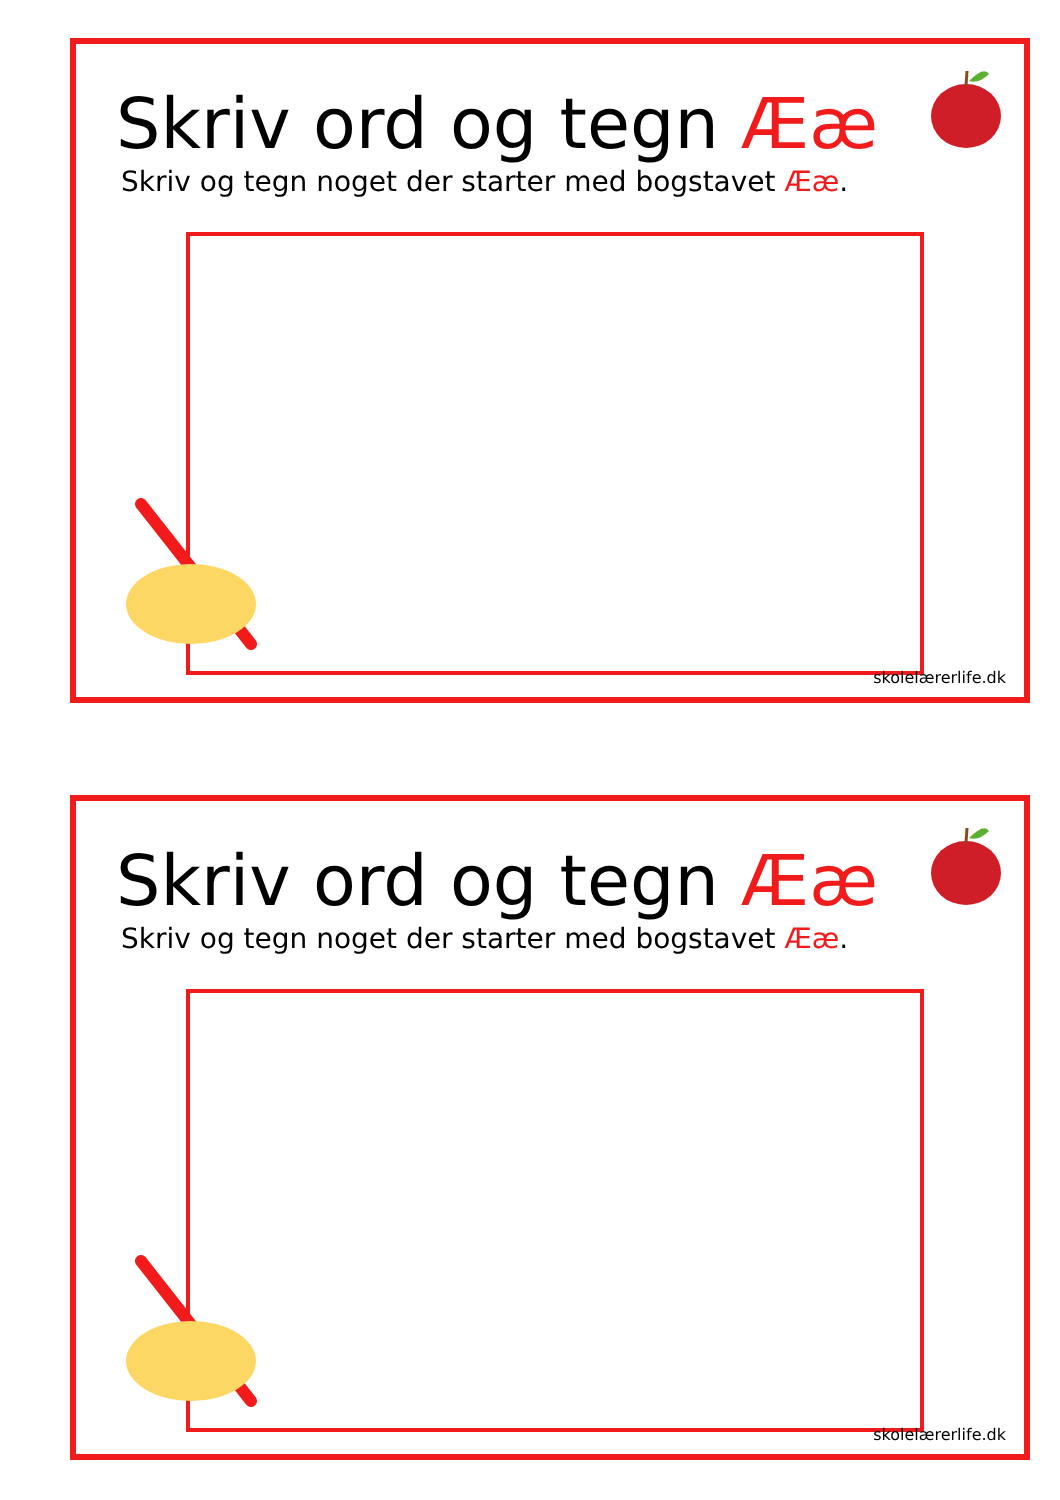Skriv ord og tegn Ææ
Skriv og tegn noget der starter med bogstavet Ææ.
skolelærerlife.dk
Skriv ord og tegn Ææ
Skriv og tegn noget der starter med bogstavet Ææ.
skolelærerlife.dk